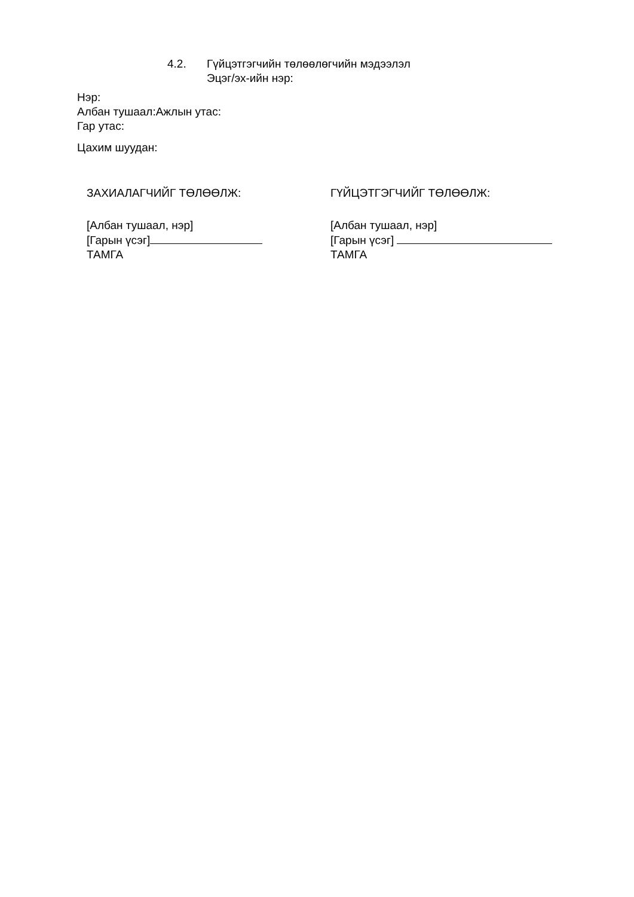4.2. Гүйцэтгэгчийн төлөөлөгчийн мэдээлэл
Эцэг/эх-ийн нэр:
Нэр:
Албан тушаал:Ажлын утас:
Гар утас:
Цахим шуудан:
ЗАХИАЛАГЧИЙГ ТӨЛӨӨЛЖ:
[Албан тушаал, нэр]
[Гарын үсэг]
ТАМГА
ГҮЙЦЭТГЭГЧИЙГ ТӨЛӨӨЛЖ:
[Албан тушаал, нэр]
[Гарын үсэг]
ТАМГА